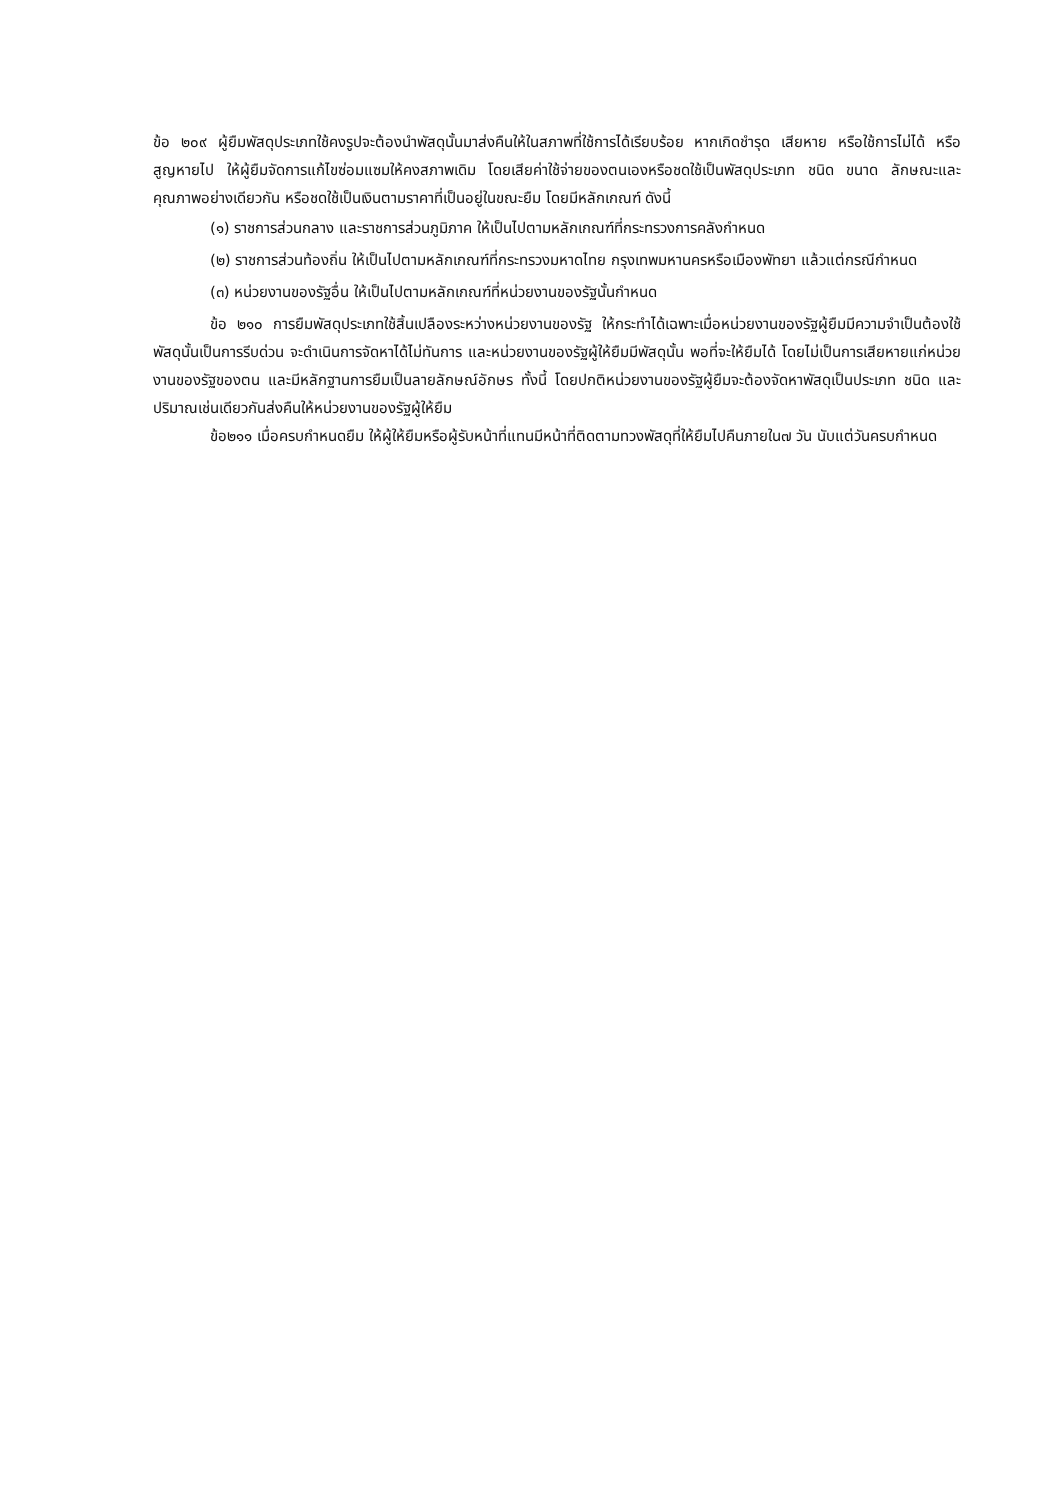ข้อ ๒๐๙ ผู้ยืมพัสดุประเภทใช้คงรูปจะต้องนำพัสดุนั้นมาส่งคืนให้ในสภาพที่ใช้การได้เรียบร้อย หากเกิดชำรุด เสียหาย หรือใช้การไม่ได้ หรือสูญหายไป ให้ผู้ยืมจัดการแก้ไขซ่อมแซมให้คงสภาพเดิม โดยเสียค่าใช้จ่ายของตนเองหรือชดใช้เป็นพัสดุประเภท ชนิด ขนาด ลักษณะและคุณภาพอย่างเดียวกัน หรือชดใช้เป็นเงินตามราคาที่เป็นอยู่ในขณะยืม โดยมีหลักเกณฑ์ ดังนี้
(๑) ราชการส่วนกลาง และราชการส่วนภูมิภาค ให้เป็นไปตามหลักเกณฑ์ที่กระทรวงการคลังกำหนด
(๒) ราชการส่วนท้องถิ่น ให้เป็นไปตามหลักเกณฑ์ที่กระทรวงมหาดไทย กรุงเทพมหานครหรือเมืองพัทยา แล้วแต่กรณีกำหนด
(๓) หน่วยงานของรัฐอื่น ให้เป็นไปตามหลักเกณฑ์ที่หน่วยงานของรัฐนั้นกำหนด
ข้อ ๒๑๐ การยืมพัสดุประเภทใช้สิ้นเปลืองระหว่างหน่วยงานของรัฐ ให้กระทำได้เฉพาะเมื่อหน่วยงานของรัฐผู้ยืมมีความจำเป็นต้องใช้พัสดุนั้นเป็นการรีบด่วน จะดำเนินการจัดหาได้ไม่ทันการ และหน่วยงานของรัฐผู้ให้ยืมมีพัสดุนั้น พอที่จะให้ยืมได้ โดยไม่เป็นการเสียหายแก่หน่วยงานของรัฐของตน และมีหลักฐานการยืมเป็นลายลักษณ์อักษร ทั้งนี้ โดยปกติหน่วยงานของรัฐผู้ยืมจะต้องจัดหาพัสดุเป็นประเภท ชนิด และปริมาณเช่นเดียวกันส่งคืนให้หน่วยงานของรัฐผู้ให้ยืม
ข้อ๒๑๑ เมื่อครบกำหนดยืม ให้ผู้ให้ยืมหรือผู้รับหน้าที่แทนมีหน้าที่ติดตามทวงพัสดุที่ให้ยืมไปคืนภายใน๗ วัน นับแต่วันครบกำหนด